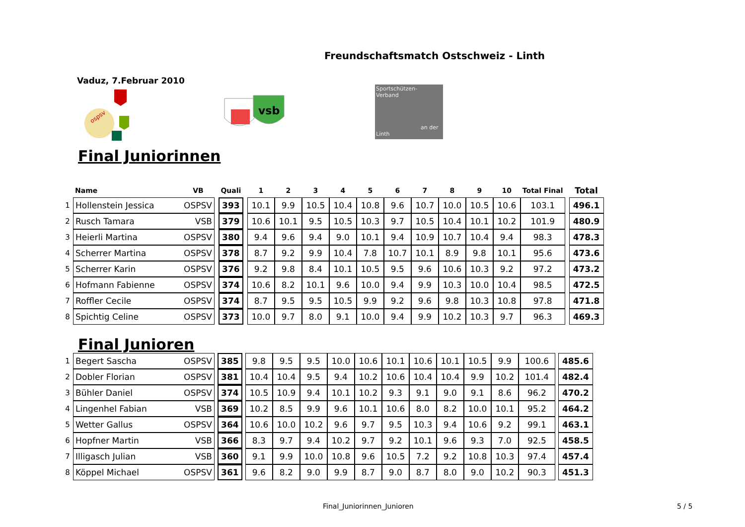Freundschaftsmatch Ostschweiz - Linth
Vaduz, 7.Februar 2010
ospsv
vsb
Sportschützen-
Verband
an der Linth
Final Juniorinnen
| | Name | VB | | Quali | | 1 | 2 | 3 | 4 | 5 | 6 | 7 | 8 | 9 | 10 | Total Final | | Total |
| --- | --- | --- | --- | --- | --- | --- | --- | --- | --- | --- | --- | --- | --- | --- | --- | --- | --- | --- |
| 1 | Hollenstein Jessica | OSPSV | | 393 | | 10.1 | 9.9 | 10.5 | 10.4 | 10.8 | 9.6 | 10.7 | 10.0 | 10.5 | 10.6 | 103.1 | | 496.1 |
| 2 | Rusch Tamara | VSB | | 379 | | 10.6 | 10.1 | 9.5 | 10.5 | 10.3 | 9.7 | 10.5 | 10.4 | 10.1 | 10.2 | 101.9 | | 480.9 |
| 3 | Heierli Martina | OSPSV | | 380 | | 9.4 | 9.6 | 9.4 | 9.0 | 10.1 | 9.4 | 10.9 | 10.7 | 10.4 | 9.4 | 98.3 | | 478.3 |
| 4 | Scherrer Martina | OSPSV | | 378 | | 8.7 | 9.2 | 9.9 | 10.4 | 7.8 | 10.7 | 10.1 | 8.9 | 9.8 | 10.1 | 95.6 | | 473.6 |
| 5 | Scherrer Karin | OSPSV | | 376 | | 9.2 | 9.8 | 8.4 | 10.1 | 10.5 | 9.5 | 9.6 | 10.6 | 10.3 | 9.2 | 97.2 | | 473.2 |
| 6 | Hofmann Fabienne | OSPSV | | 374 | | 10.6 | 8.2 | 10.1 | 9.6 | 10.0 | 9.4 | 9.9 | 10.3 | 10.0 | 10.4 | 98.5 | | 472.5 |
| 7 | Roffler Cecile | OSPSV | | 374 | | 8.7 | 9.5 | 9.5 | 10.5 | 9.9 | 9.2 | 9.6 | 9.8 | 10.3 | 10.8 | 97.8 | | 471.8 |
| 8 | Spichtig Celine | OSPSV | | 373 | | 10.0 | 9.7 | 8.0 | 9.1 | 10.0 | 9.4 | 9.9 | 10.2 | 10.3 | 9.7 | 96.3 | | 469.3 |
Final Junioren
| 1 | Begert Sascha | OSPSV | | 385 | | 9.8 | 9.5 | 9.5 | 10.0 | 10.6 | 10.1 | 10.6 | 10.1 | 10.5 | 9.9 | 100.6 | | 485.6 |
| 2 | Dobler Florian | OSPSV | | 381 | | 10.4 | 10.4 | 9.5 | 9.4 | 10.2 | 10.6 | 10.4 | 10.4 | 9.9 | 10.2 | 101.4 | | 482.4 |
| 3 | Bühler Daniel | OSPSV | | 374 | | 10.5 | 10.9 | 9.4 | 10.1 | 10.2 | 9.3 | 9.1 | 9.0 | 9.1 | 8.6 | 96.2 | | 470.2 |
| 4 | Lingenhel Fabian | VSB | | 369 | | 10.2 | 8.5 | 9.9 | 9.6 | 10.1 | 10.6 | 8.0 | 8.2 | 10.0 | 10.1 | 95.2 | | 464.2 |
| 5 | Wetter Gallus | OSPSV | | 364 | | 10.6 | 10.0 | 10.2 | 9.6 | 9.7 | 9.5 | 10.3 | 9.4 | 10.6 | 9.2 | 99.1 | | 463.1 |
| 6 | Hopfner Martin | VSB | | 366 | | 8.3 | 9.7 | 9.4 | 10.2 | 9.7 | 9.2 | 10.1 | 9.6 | 9.3 | 7.0 | 92.5 | | 458.5 |
| 7 | Illigasch Julian | VSB | | 360 | | 9.1 | 9.9 | 10.0 | 10.8 | 9.6 | 10.5 | 7.2 | 9.2 | 10.8 | 10.3 | 97.4 | | 457.4 |
| 8 | Köppel Michael | OSPSV | | 361 | | 9.6 | 8.2 | 9.0 | 9.9 | 8.7 | 9.0 | 8.7 | 8.0 | 9.0 | 10.2 | 90.3 | | 451.3 |
Final_Juniorinnen_Junioren 5 / 5